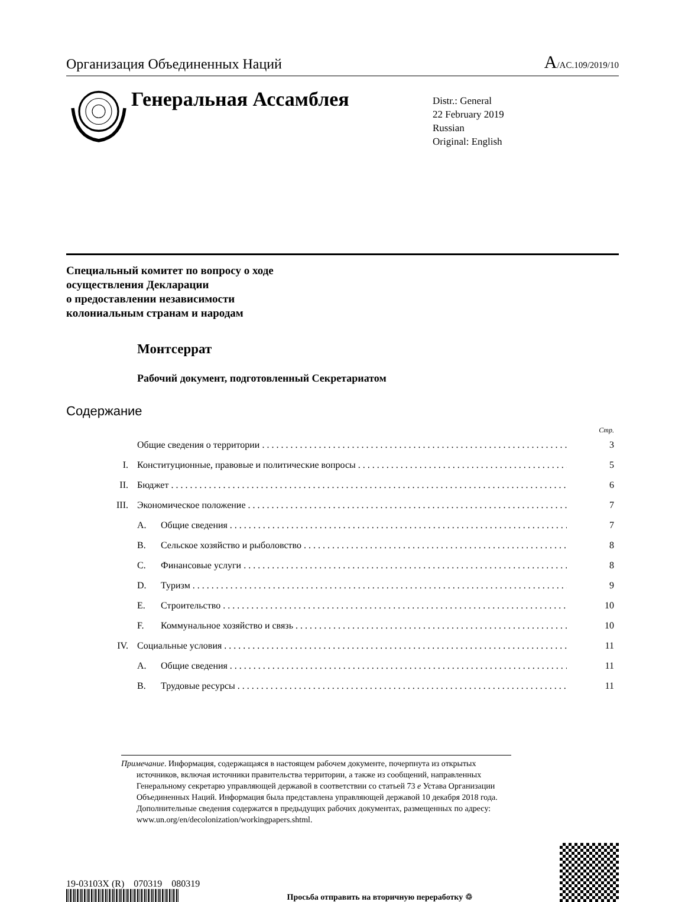Организация Объединенных Наций
A/AC.109/2019/10
Генеральная Ассамблея
Distr.: General
22 February 2019
Russian
Original: English
Специальный комитет по вопросу о ходе
осуществления Декларации
о предоставлении независимости
колониальным странам и народам
Монтсеррат
Рабочий документ, подготовленный Секретариатом
Содержание
Стр.
Общие сведения о территории 3
I. Конституционные, правовые и политические вопросы 5
II. Бюджет 6
III. Экономическое положение 7
A. Общие сведения 7
B. Сельское хозяйство и рыболовство 8
C. Финансовые услуги 8
D. Туризм 9
E. Строительство 10
F. Коммунальное хозяйство и связь 10
IV. Социальные условия 11
A. Общие сведения 11
B. Трудовые ресурсы 11
Примечание. Информация, содержащаяся в настоящем рабочем документе, почерпнута из открытых источников, включая источники правительства территории, а также из сообщений, направленных Генеральному секретарю управляющей державой в соответствии со статьей 73 e Устава Организации Объединенных Наций. Информация была представлена управляющей державой 10 декабря 2018 года. Дополнительные сведения содержатся в предыдущих рабочих документах, размещенных по адресу: www.un.org/en/decolonization/workingpapers.shtml.
19-03103X (R) 070319 080319
Просьба отправить на вторичную переработку ♲